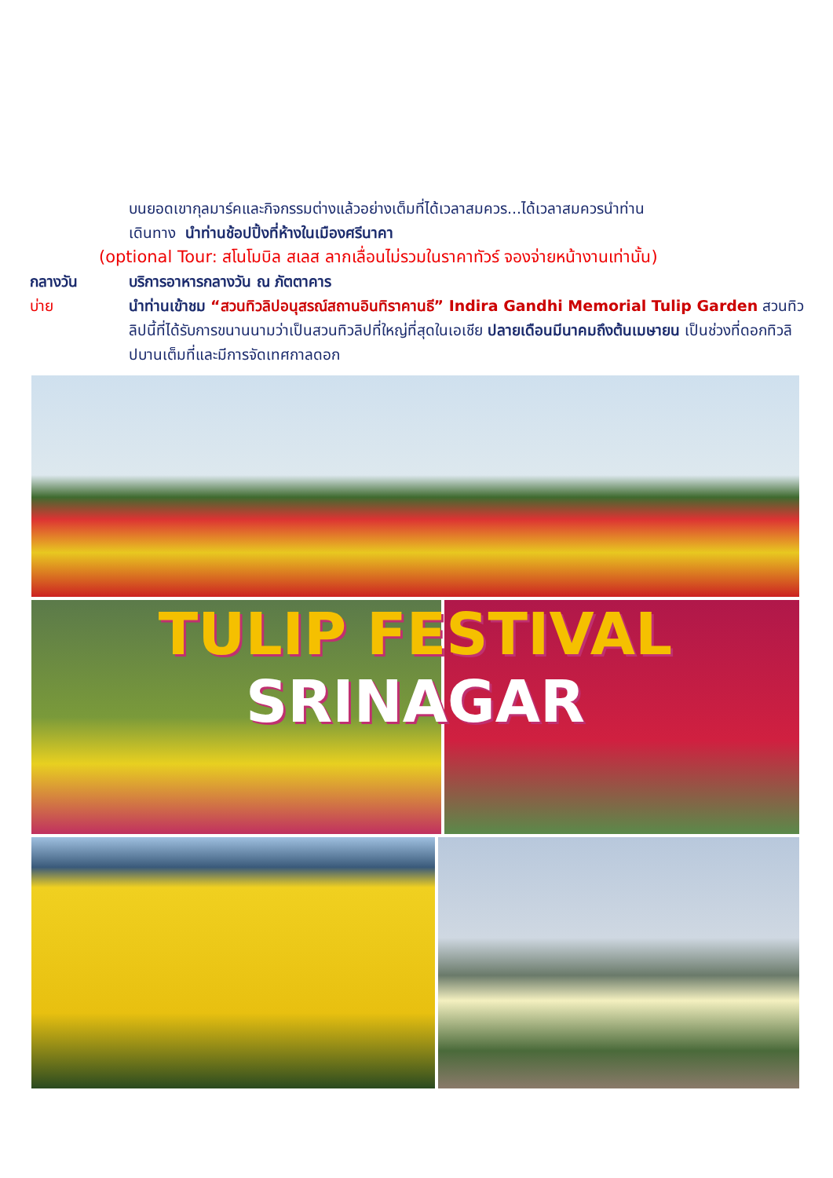บนยอดเขากุลมาร์คและกิจกรรมต่างแล้วอย่างเต็มที่ได้เวลาสมควร...ได้เวลาสมควรนำท่าน
เดินทาง นำท่านช้อปปิ้งที่ห้างในเมืองศรีนาคา
(optional Tour: สโนโมบิล สเลส ลากเลื่อนไม่รวมในราคาทัวร์ จองจ่ายหน้างานเท่านั้น)
กลางวัน บริการอาหารกลางวัน ณ ภัตตาคาร
บ่าย นำท่านเข้าชม “สวนทิวลิปอนุสรณ์สถานอินทิราคานธี” Indira Gandhi Memorial Tulip Garden สวนทิวลิปนี้ที่ได้รับการขนานนามว่าเป็นสวนทิวลิปที่ใหญ่ที่สุดในเอเชีย ปลายเดือนมีนาคมถึงต้นเมษายน เป็นช่วงที่ดอกทิวลิปบานเต็มที่และมีการจัดเทศกาลดอก
TULIP FESTIVAL
SRINAGAR